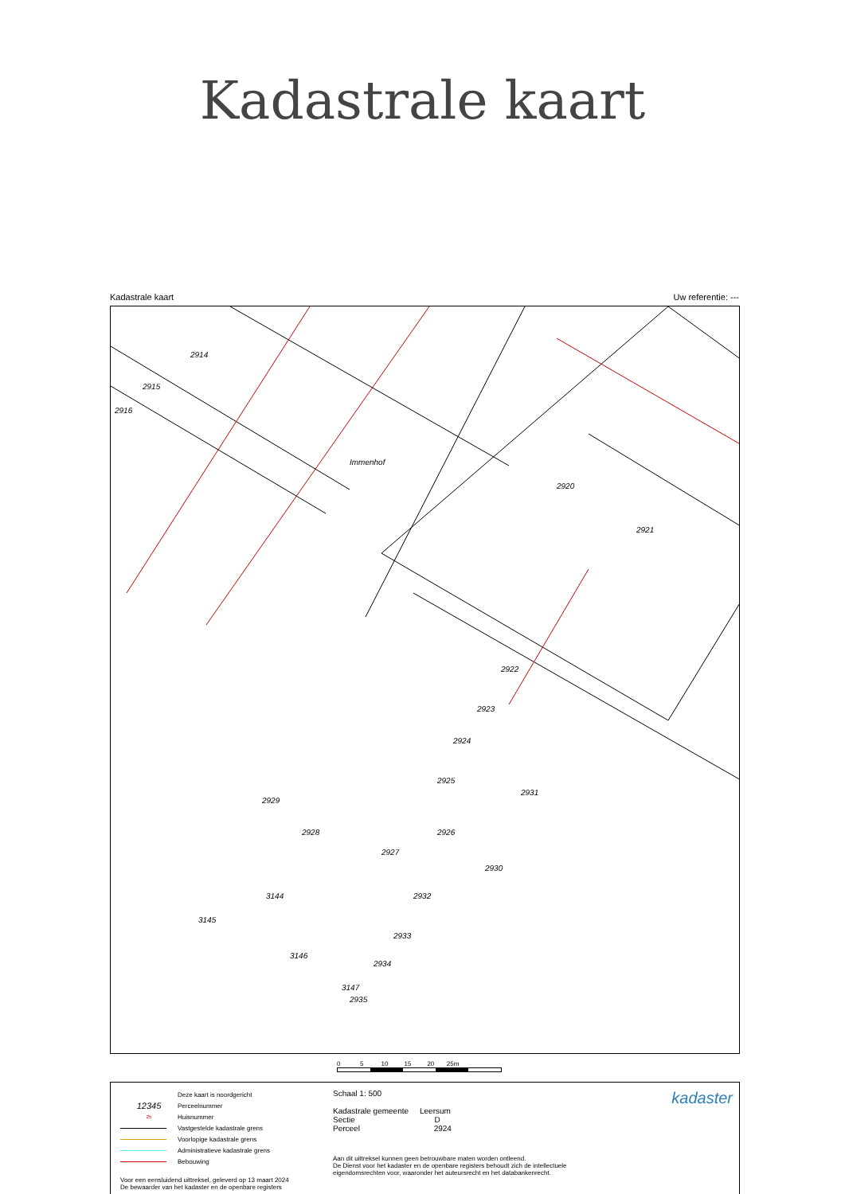Kadastrale kaart
Kadastrale kaart Uw referentie: ---
2914
2915
2916
2920
2921
2922
2923
2924
2925
2931
2929
2928
2927
2926
2930
Immenhof
3144
3145
2932
2933
2934
2935
3146
3147
0 5 10 15 20 25m
Deze kaart is noordgericht
12345 Perceelnummer
25 Huisnummer
Vastgestelde kadastrale grens
Voorlopige kadastrale grens
Administratieve kadastrale grens
Bebouwing
Voor een eensluidend uittreksel, geleverd op 13 maart 2024
De bewaarder van het kadaster en de openbare registers
Schaal 1: 500
Kadastrale gemeente Leersum
Sectie D
Perceel 2924
Aan dit uittreksel kunnen geen betrouwbare maten worden ontleend.
De Dienst voor het kadaster en de openbare registers behoudt zich de intellectuele eigendomsrechten voor, waaronder het auteursrecht en het databankenrecht.
kadaster